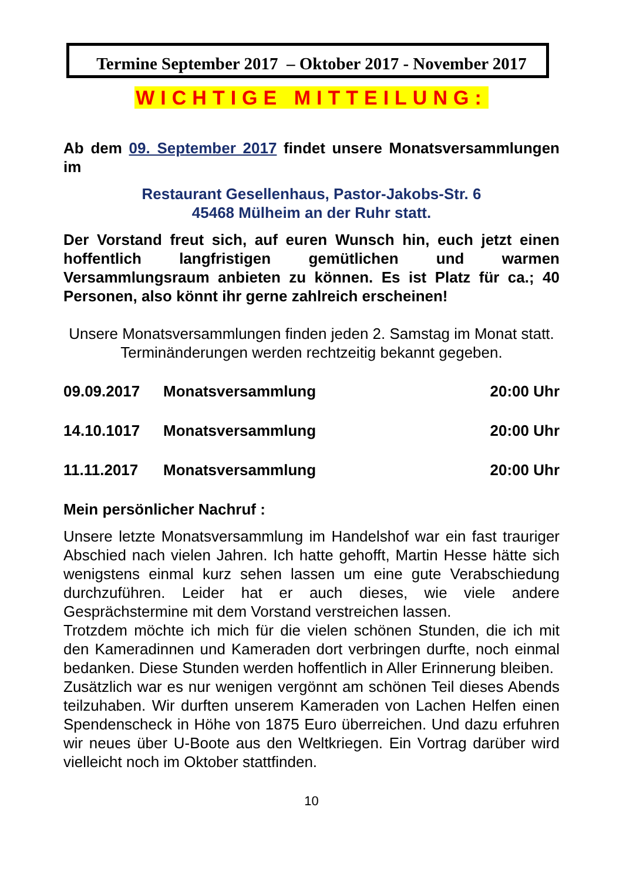Termine September 2017 – Oktober 2017 - November 2017
WICHTIGE MITTEILUNG:
Ab dem 09. September 2017 findet unsere Monatsversammlungen im
Restaurant Gesellenhaus, Pastor-Jakobs-Str. 6
45468 Mülheim an der Ruhr statt.
Der Vorstand freut sich, auf euren Wunsch hin, euch jetzt einen hoffentlich langfristigen gemütlichen und warmen Versammlungsraum anbieten zu können. Es ist Platz für ca.; 40 Personen, also könnt ihr gerne zahlreich erscheinen!
Unsere Monatsversammlungen finden jeden 2. Samstag im Monat statt.
Terminänderungen werden rechtzeitig bekannt gegeben.
| 09.09.2017 | Monatsversammlung | 20:00 Uhr |
| 14.10.1017 | Monatsversammlung | 20:00 Uhr |
| 11.11.2017 | Monatsversammlung | 20:00 Uhr |
Mein persönlicher Nachruf :
Unsere letzte Monatsversammlung im Handelshof war ein fast trauriger Abschied nach vielen Jahren. Ich hatte gehofft, Martin Hesse hätte sich wenigstens einmal kurz sehen lassen um eine gute Verabschiedung durchzuführen. Leider hat er auch dieses, wie viele andere Gesprächstermine mit dem Vorstand verstreichen lassen.
Trotzdem möchte ich mich für die vielen schönen Stunden, die ich mit den Kameradinnen und Kameraden dort verbringen durfte, noch einmal bedanken. Diese Stunden werden hoffentlich in Aller Erinnerung bleiben.
Zusätzlich war es nur wenigen vergönnt am schönen Teil dieses Abends teilzuhaben. Wir durften unserem Kameraden von Lachen Helfen einen Spendenscheck in Höhe von 1875 Euro überreichen. Und dazu erfuhren wir neues über U-Boote aus den Weltkriegen. Ein Vortrag darüber wird vielleicht noch im Oktober stattfinden.
10